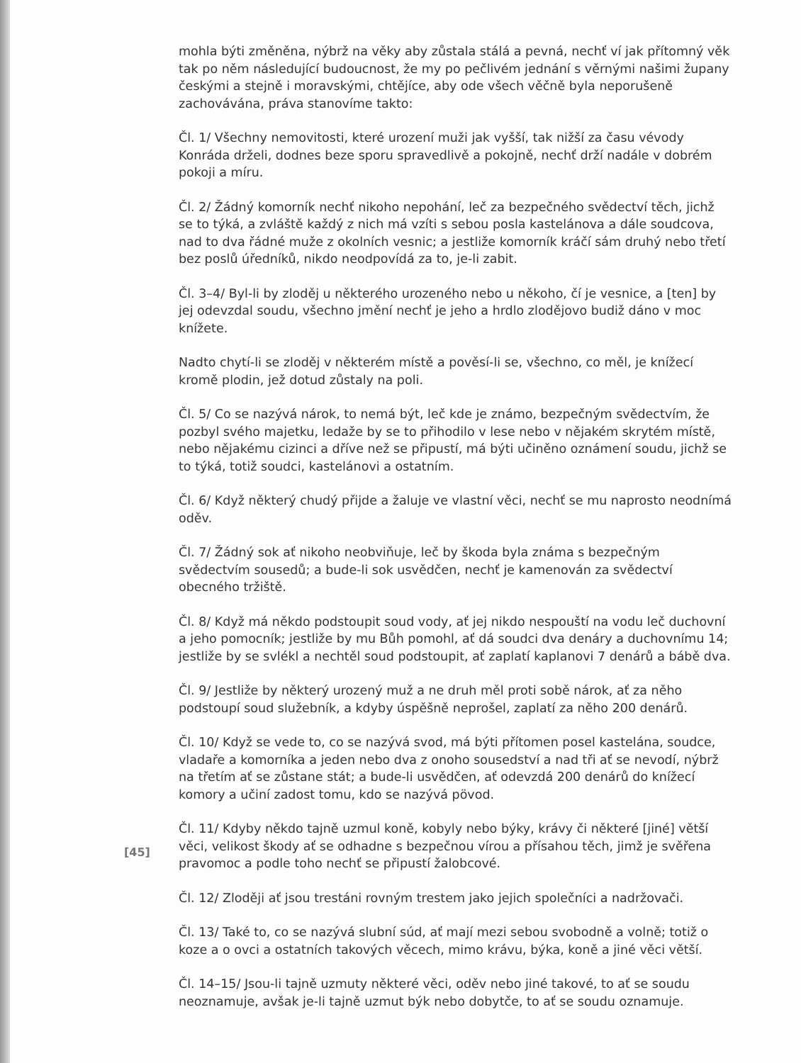mohla býti změněna, nýbrž na věky aby zůstala stálá a pevná, nechť ví jak přítomný věk tak po něm následující budoucnost, že my po pečlivém jednání s věrnými našimi župany českými a stejně i moravskými, chtějíce, aby ode všech věčně byla neporušeně zachovávána, práva stanovíme takto:
Čl. 1/ Všechny nemovitosti, které urození muži jak vyšší, tak nižší za času vévody Konráda drželi, dodnes beze sporu spravedlivě a pokojně, nechť drží nadále v dobrém pokoji a míru.
Čl. 2/ Žádný komorník nechť nikoho nepohání, leč za bezpečného svědectví těch, jichž se to týká, a zvláště každý z nich má vzíti s sebou posla kastelánova a dále soudcova, nad to dva řádné muže z okolních vesnic; a jestliže komorník kráčí sám druhý nebo třetí bez poslů úředníků, nikdo neodpovídá za to, je-li zabit.
Čl. 3–4/ Byl-li by zloděj u některého urozeného nebo u někoho, čí je vesnice, a [ten] by jej odevzdal soudu, všechno jmění nechť je jeho a hrdlo zlodějovo budiž dáno v moc knížete.
Nadto chytí-li se zloděj v některém místě a pověsí-li se, všechno, co měl, je knížecí kromě plodin, jež dotud zůstaly na poli.
Čl. 5/ Co se nazývá nárok, to nemá být, leč kde je známo, bezpečným svědectvím, že pozbyl svého majetku, ledaže by se to přihodilo v lese nebo v nějakém skrytém místě, nebo nějakému cizinci a dříve než se připustí, má býti učiněno oznámení soudu, jichž se to týká, totiž soudci, kastelánovi a ostatním.
Čl. 6/ Když některý chudý přijde a žaluje ve vlastní věci, nechť se mu naprosto neodnímá oděv.
Čl. 7/ Žádný sok ať nikoho neobviňuje, leč by škoda byla známa s bezpečným svědectvím sousedů; a bude-li sok usvědčen, nechť je kamenován za svědectví obecného tržiště.
Čl. 8/ Když má někdo podstoupit soud vody, ať jej nikdo nespouští na vodu leč duchovní a jeho pomocník; jestliže by mu Bůh pomohl, ať dá soudci dva denáry a duchovnímu 14; jestliže by se svlékl a nechtěl soud podstoupit, ať zaplatí kaplanovi 7 denárů a bábě dva.
Čl. 9/ Jestliže by některý urozený muž a ne druh měl proti sobě nárok, ať za něho podstoupí soud služebník, a kdyby úspěšně neprošel, zaplatí za něho 200 denárů.
Čl. 10/ Když se vede to, co se nazývá svod, má býti přítomen posel kastelána, soudce, vladaře a komorníka a jeden nebo dva z onoho sousedství a nad tři ať se nevodí, nýbrž na třetím ať se zůstane stát; a bude-li usvědčen, ať odevzdá 200 denárů do knížecí komory a učiní zadost tomu, kdo se nazývá pövod.
Čl. 11/ Kdyby někdo tajně uzmul koně, kobyly nebo býky, krávy či některé [jiné] větší věci, velikost škody ať se odhadne s bezpečnou vírou a přísahou těch, jimž je svěřena pravomoc a podle toho nechť se připustí žalobcové.
Čl. 12/ Zloději ať jsou trestáni rovným trestem jako jejich společníci a nadržovači.
Čl. 13/ Také to, co se nazývá slubní súd, ať mají mezi sebou svobodně a volně; totiž o koze a o ovci a ostatních takových věcech, mimo krávu, býka, koně a jiné věci větší.
Čl. 14–15/ Jsou-li tajně uzmuty některé věci, oděv nebo jiné takové, to ať se soudu neoznamuje, avšak je-li tajně uzmut býk nebo dobytče, to ať se soudu oznamuje.
[45]